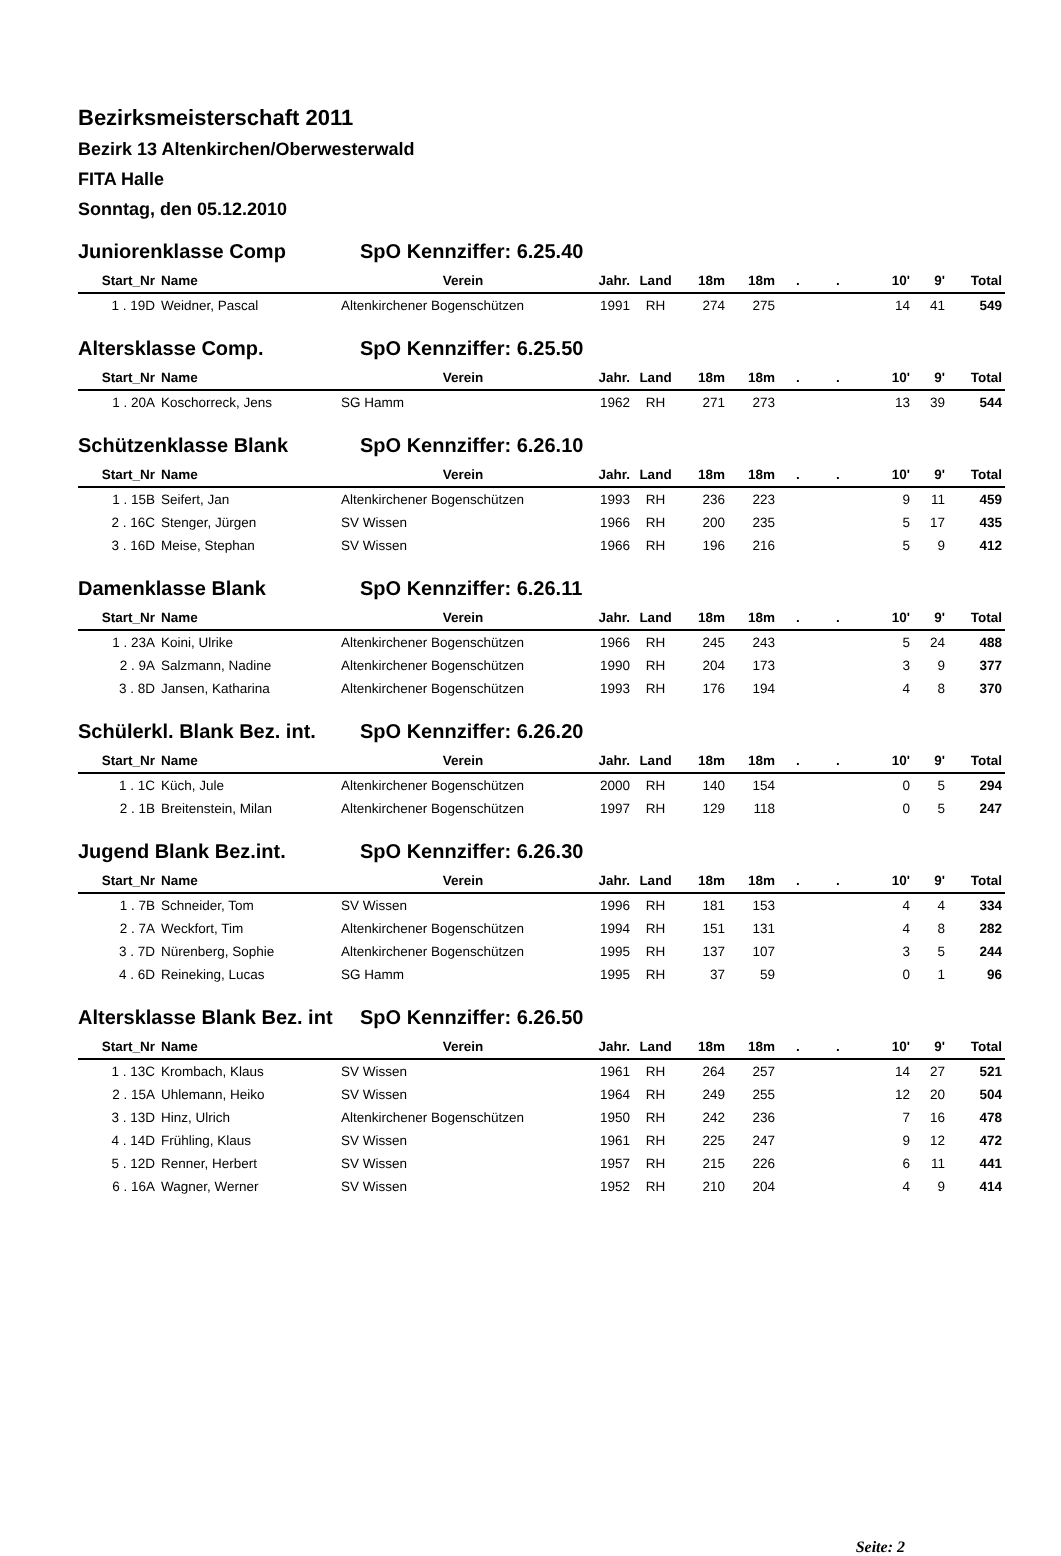Bezirksmeisterschaft 2011
Bezirk 13 Altenkirchen/Oberwesterwald
FITA Halle
Sonntag, den 05.12.2010
Juniorenklasse Comp SpO Kennziffer: 6.25.40
| Start_Nr | Name | Verein | Jahr. | Land | 18m | 18m | . | . | 10' | 9' | Total |
| --- | --- | --- | --- | --- | --- | --- | --- | --- | --- | --- | --- |
| 1 . 19D | Weidner, Pascal | Altenkirchener Bogenschützen | 1991 | RH | 274 | 275 | | | 14 | 41 | 549 |
Altersklasse Comp. SpO Kennziffer: 6.25.50
| Start_Nr | Name | Verein | Jahr. | Land | 18m | 18m | . | . | 10' | 9' | Total |
| --- | --- | --- | --- | --- | --- | --- | --- | --- | --- | --- | --- |
| 1 . 20A | Koschorreck, Jens | SG Hamm | 1962 | RH | 271 | 273 | | | 13 | 39 | 544 |
Schützenklasse Blank SpO Kennziffer: 6.26.10
| Start_Nr | Name | Verein | Jahr. | Land | 18m | 18m | . | . | 10' | 9' | Total |
| --- | --- | --- | --- | --- | --- | --- | --- | --- | --- | --- | --- |
| 1 . 15B | Seifert, Jan | Altenkirchener Bogenschützen | 1993 | RH | 236 | 223 | | | 9 | 11 | 459 |
| 2 . 16C | Stenger, Jürgen | SV Wissen | 1966 | RH | 200 | 235 | | | 5 | 17 | 435 |
| 3 . 16D | Meise, Stephan | SV Wissen | 1966 | RH | 196 | 216 | | | 5 | 9 | 412 |
Damenklasse Blank SpO Kennziffer: 6.26.11
| Start_Nr | Name | Verein | Jahr. | Land | 18m | 18m | . | . | 10' | 9' | Total |
| --- | --- | --- | --- | --- | --- | --- | --- | --- | --- | --- | --- |
| 1 . 23A | Koini, Ulrike | Altenkirchener Bogenschützen | 1966 | RH | 245 | 243 | | | 5 | 24 | 488 |
| 2 . 9A | Salzmann, Nadine | Altenkirchener Bogenschützen | 1990 | RH | 204 | 173 | | | 3 | 9 | 377 |
| 3 . 8D | Jansen, Katharina | Altenkirchener Bogenschützen | 1993 | RH | 176 | 194 | | | 4 | 8 | 370 |
Schülerkl. Blank Bez. int. SpO Kennziffer: 6.26.20
| Start_Nr | Name | Verein | Jahr. | Land | 18m | 18m | . | . | 10' | 9' | Total |
| --- | --- | --- | --- | --- | --- | --- | --- | --- | --- | --- | --- |
| 1 . 1C | Küch, Jule | Altenkirchener Bogenschützen | 2000 | RH | 140 | 154 | | | 0 | 5 | 294 |
| 2 . 1B | Breitenstein, Milan | Altenkirchener Bogenschützen | 1997 | RH | 129 | 118 | | | 0 | 5 | 247 |
Jugend Blank Bez.int. SpO Kennziffer: 6.26.30
| Start_Nr | Name | Verein | Jahr. | Land | 18m | 18m | . | . | 10' | 9' | Total |
| --- | --- | --- | --- | --- | --- | --- | --- | --- | --- | --- | --- |
| 1 . 7B | Schneider, Tom | SV Wissen | 1996 | RH | 181 | 153 | | | 4 | 4 | 334 |
| 2 . 7A | Weckfort, Tim | Altenkirchener Bogenschützen | 1994 | RH | 151 | 131 | | | 4 | 8 | 282 |
| 3 . 7D | Nürenberg, Sophie | Altenkirchener Bogenschützen | 1995 | RH | 137 | 107 | | | 3 | 5 | 244 |
| 4 . 6D | Reineking, Lucas | SG Hamm | 1995 | RH | 37 | 59 | | | 0 | 1 | 96 |
Altersklasse Blank Bez. int SpO Kennziffer: 6.26.50
| Start_Nr | Name | Verein | Jahr. | Land | 18m | 18m | . | . | 10' | 9' | Total |
| --- | --- | --- | --- | --- | --- | --- | --- | --- | --- | --- | --- |
| 1 . 13C | Krombach, Klaus | SV Wissen | 1961 | RH | 264 | 257 | | | 14 | 27 | 521 |
| 2 . 15A | Uhlemann, Heiko | SV Wissen | 1964 | RH | 249 | 255 | | | 12 | 20 | 504 |
| 3 . 13D | Hinz, Ulrich | Altenkirchener Bogenschützen | 1950 | RH | 242 | 236 | | | 7 | 16 | 478 |
| 4 . 14D | Frühling, Klaus | SV Wissen | 1961 | RH | 225 | 247 | | | 9 | 12 | 472 |
| 5 . 12D | Renner, Herbert | SV Wissen | 1957 | RH | 215 | 226 | | | 6 | 11 | 441 |
| 6 . 16A | Wagner, Werner | SV Wissen | 1952 | RH | 210 | 204 | | | 4 | 9 | 414 |
Seite: 2